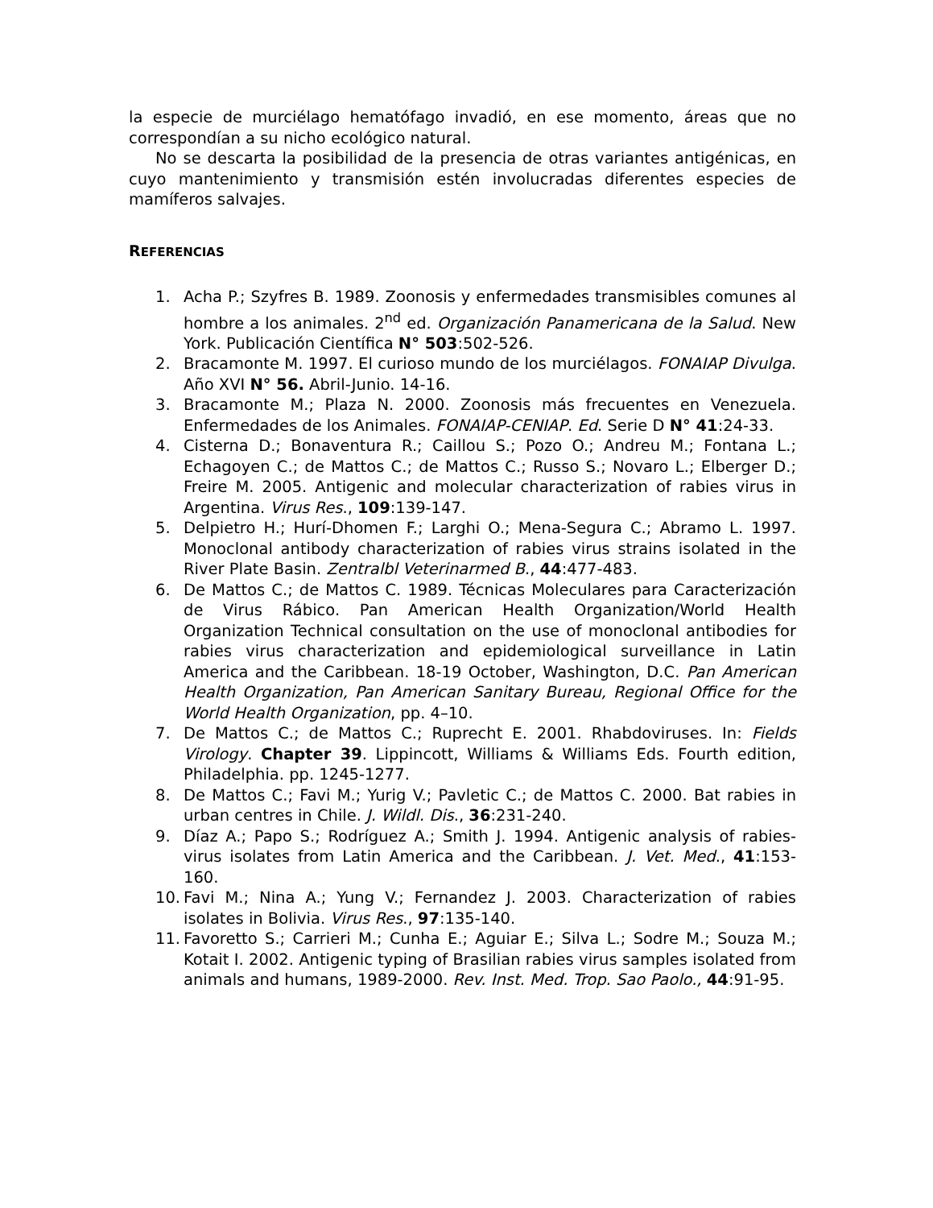la especie de murciélago hematófago invadió, en ese momento, áreas que no correspondían a su nicho ecológico natural.
No se descarta la posibilidad de la presencia de otras variantes antigénicas, en cuyo mantenimiento y transmisión estén involucradas diferentes especies de mamíferos salvajes.
REFERENCIAS
1. Acha P.; Szyfres B. 1989. Zoonosis y enfermedades transmisibles comunes al hombre a los animales. 2<sup>nd</sup> ed. Organización Panamericana de la Salud. New York. Publicación Científica N° 503:502-526.
2. Bracamonte M. 1997. El curioso mundo de los murciélagos. FONAIAP Divulga. Año XVI N° 56. Abril-Junio. 14-16.
3. Bracamonte M.; Plaza N. 2000. Zoonosis más frecuentes en Venezuela. Enfermedades de los Animales. FONAIAP-CENIAP. Ed. Serie D N° 41:24-33.
4. Cisterna D.; Bonaventura R.; Caillou S.; Pozo O.; Andreu M.; Fontana L.; Echagoyen C.; de Mattos C.; de Mattos C.; Russo S.; Novaro L.; Elberger D.; Freire M. 2005. Antigenic and molecular characterization of rabies virus in Argentina. Virus Res., 109:139-147.
5. Delpietro H.; Hurí-Dhomen F.; Larghi O.; Mena-Segura C.; Abramo L. 1997. Monoclonal antibody characterization of rabies virus strains isolated in the River Plate Basin. Zentralbl Veterinarmed B., 44:477-483.
6. De Mattos C.; de Mattos C. 1989. Técnicas Moleculares para Caracterización de Virus Rábico. Pan American Health Organization/World Health Organization Technical consultation on the use of monoclonal antibodies for rabies virus characterization and epidemiological surveillance in Latin America and the Caribbean. 18-19 October, Washington, D.C. Pan American Health Organization, Pan American Sanitary Bureau, Regional Office for the World Health Organization, pp. 4–10.
7. De Mattos C.; de Mattos C.; Ruprecht E. 2001. Rhabdoviruses. In: Fields Virology. Chapter 39. Lippincott, Williams & Williams Eds. Fourth edition, Philadelphia. pp. 1245-1277.
8. De Mattos C.; Favi M.; Yurig V.; Pavletic C.; de Mattos C. 2000. Bat rabies in urban centres in Chile. J. Wildl. Dis., 36:231-240.
9. Díaz A.; Papo S.; Rodríguez A.; Smith J. 1994. Antigenic analysis of rabies-virus isolates from Latin America and the Caribbean. J. Vet. Med., 41:153-160.
10. Favi M.; Nina A.; Yung V.; Fernandez J. 2003. Characterization of rabies isolates in Bolivia. Virus Res., 97:135-140.
11. Favoretto S.; Carrieri M.; Cunha E.; Aguiar E.; Silva L.; Sodre M.; Souza M.; Kotait I. 2002. Antigenic typing of Brasilian rabies virus samples isolated from animals and humans, 1989-2000. Rev. Inst. Med. Trop. Sao Paolo., 44:91-95.